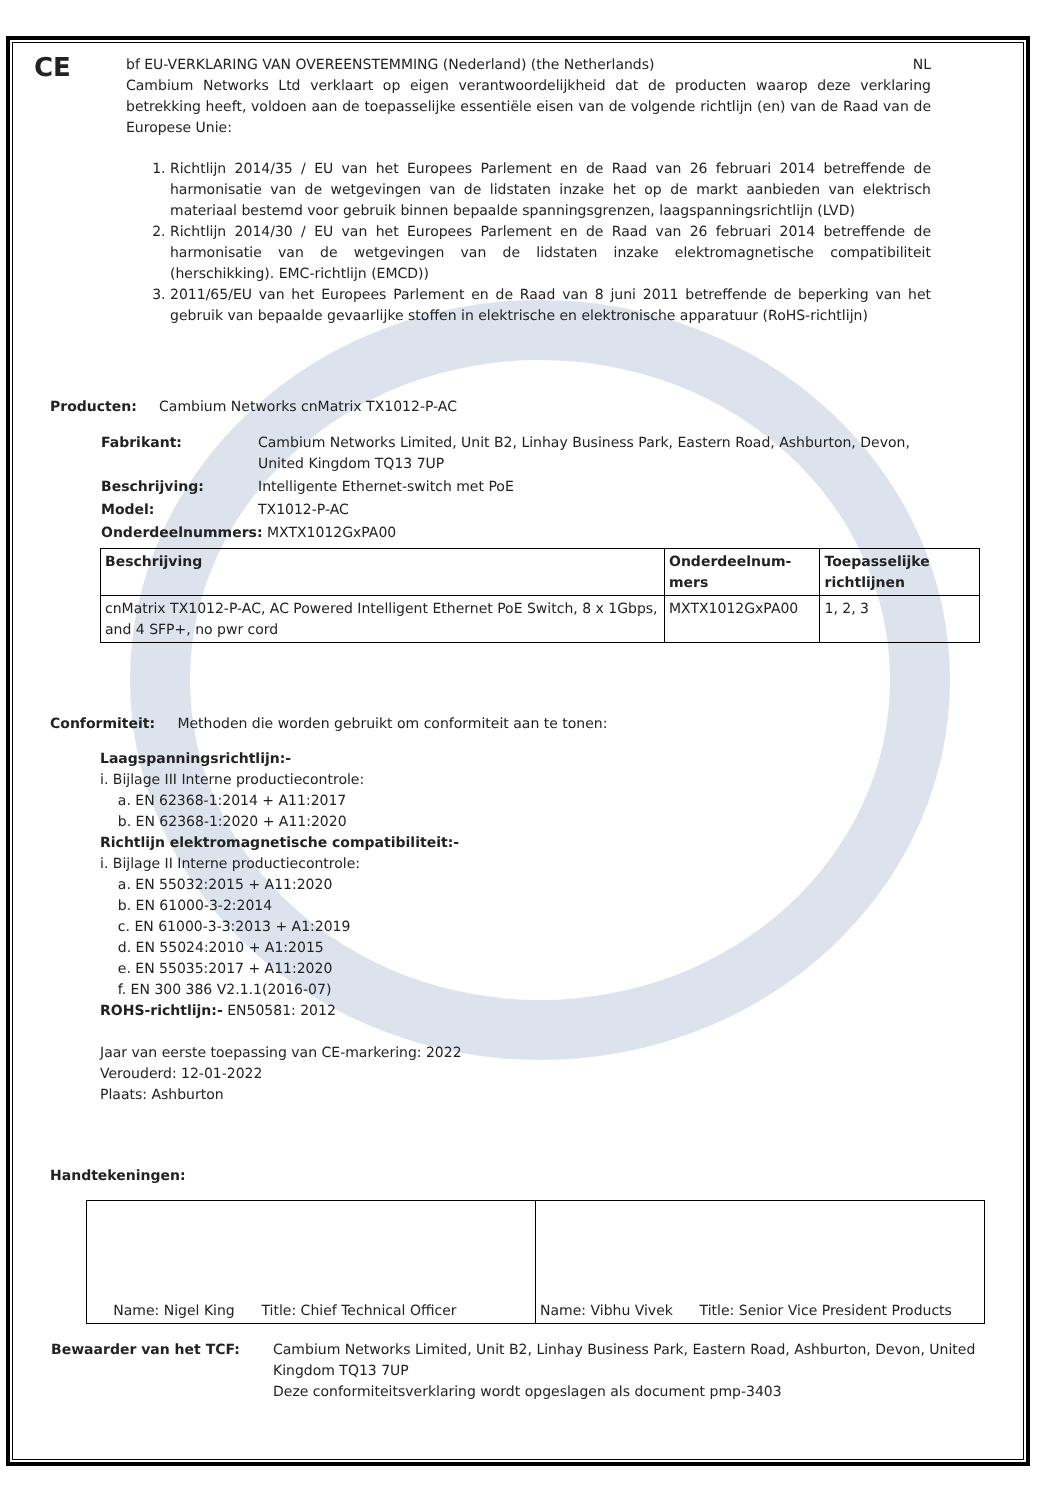CE
bf EU-VERKLARING VAN OVEREENSTEMMING (Nederland) (the Netherlands) NL
Cambium Networks Ltd verklaart op eigen verantwoordelijkheid dat de producten waarop deze verklaring betrekking heeft, voldoen aan de toepasselijke essentiële eisen van de volgende richtlijn (en) van de Raad van de Europese Unie:
1. Richtlijn 2014/35 / EU van het Europees Parlement en de Raad van 26 februari 2014 betreffende de harmonisatie van de wetgevingen van de lidstaten inzake het op de markt aanbieden van elektrisch materiaal bestemd voor gebruik binnen bepaalde spanningsgrenzen, laagspanningsrichtlijn (LVD)
2. Richtlijn 2014/30 / EU van het Europees Parlement en de Raad van 26 februari 2014 betreffende de harmonisatie van de wetgevingen van de lidstaten inzake elektromagnetische compatibiliteit (herschikking). EMC-richtlijn (EMCD))
3. 2011/65/EU van het Europees Parlement en de Raad van 8 juni 2011 betreffende de beperking van het gebruik van bepaalde gevaarlijke stoffen in elektrische en elektronische apparatuur (RoHS-richtlijn)
Producten: Cambium Networks cnMatrix TX1012-P-AC
| Fabrikant: | Cambium Networks Limited, Unit B2, Linhay Business Park, Eastern Road, Ashburton, Devon, United Kingdom TQ13 7UP |
| Beschrijving: | Intelligente Ethernet-switch met PoE |
| Model: | TX1012-P-AC |
| Onderdeelnummers: MXTX1012GxPA00 | |
| Beschrijving | Onderdeelnum-mers | Toepasselijke richtlijnen |
| cnMatrix TX1012-P-AC, AC Powered Intelligent Ethernet PoE Switch, 8 x 1Gbps, and 4 SFP+, no pwr cord | MXTX1012GxPA00 | 1, 2, 3 |
Conformiteit: Methoden die worden gebruikt om conformiteit aan te tonen:
Laagspanningsrichtlijn:-
i. Bijlage III Interne productiecontrole:
a. EN 62368-1:2014 + A11:2017
b. EN 62368-1:2020 + A11:2020
Richtlijn elektromagnetische compatibiliteit:-
i. Bijlage II Interne productiecontrole:
a. EN 55032:2015 + A11:2020
b. EN 61000-3-2:2014
c. EN 61000-3-3:2013 + A1:2019
d. EN 55024:2010 + A1:2015
e. EN 55035:2017 + A11:2020
f. EN 300 386 V2.1.1(2016-07)
ROHS-richtlijn:- EN50581: 2012
Jaar van eerste toepassing van CE-markering: 2022
Verouderd: 12-01-2022
Plaats: Ashburton
Handtekeningen:
| Name: Nigel King Title: Chief Technical Officer | Name: Vibhu Vivek Title: Senior Vice President Products |
| Bewaarder van het TCF: | Cambium Networks Limited, Unit B2, Linhay Business Park, Eastern Road, Ashburton, Devon, United Kingdom TQ13 7UP Deze conformiteitsverklaring wordt opgeslagen als document pmp-3403 |